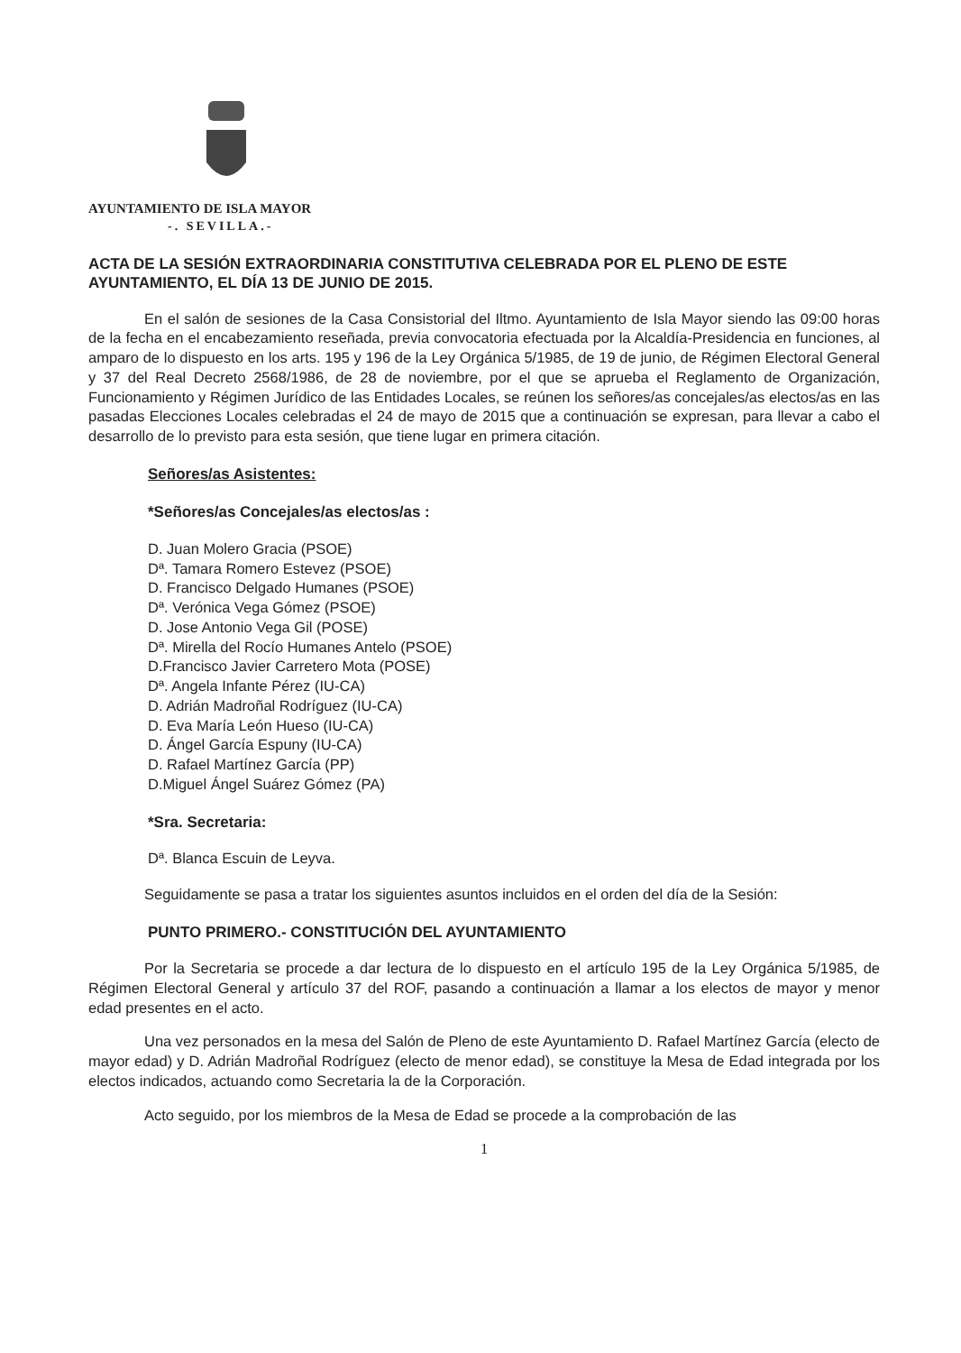AYUNTAMIENTO DE ISLA MAYOR
-. SEVILLA.-
ACTA DE LA SESIÓN EXTRAORDINARIA CONSTITUTIVA CELEBRADA POR EL PLENO DE ESTE AYUNTAMIENTO, EL DÍA 13 DE JUNIO DE 2015.
En el salón de sesiones de la Casa Consistorial del Iltmo. Ayuntamiento de Isla Mayor siendo las 09:00 horas de la fecha en el encabezamiento reseñada, previa convocatoria efectuada por la Alcaldía-Presidencia en funciones, al amparo de lo dispuesto en los arts. 195 y 196 de la Ley Orgánica 5/1985, de 19 de junio, de Régimen Electoral General y 37 del Real Decreto 2568/1986, de 28 de noviembre, por el que se aprueba el Reglamento de Organización, Funcionamiento y Régimen Jurídico de las Entidades Locales, se reúnen los señores/as concejales/as electos/as en las pasadas Elecciones Locales celebradas el 24 de mayo de 2015 que a continuación se expresan, para llevar a cabo el desarrollo de lo previsto para esta sesión, que tiene lugar en primera citación.
Señores/as Asistentes:
*Señores/as Concejales/as electos/as :
D. Juan Molero Gracia (PSOE)
Dª. Tamara Romero Estevez (PSOE)
D. Francisco Delgado Humanes (PSOE)
Dª. Verónica Vega Gómez (PSOE)
D. Jose Antonio Vega Gil (POSE)
Dª. Mirella del Rocío Humanes Antelo (PSOE)
D.Francisco Javier Carretero Mota (POSE)
Dª. Angela Infante Pérez (IU-CA)
D. Adrián Madroñal Rodríguez (IU-CA)
D. Eva María León Hueso (IU-CA)
D. Ángel García Espuny (IU-CA)
D. Rafael Martínez García (PP)
D.Miguel Ángel Suárez Gómez (PA)
*Sra. Secretaria:
Dª. Blanca Escuin de Leyva.
Seguidamente se pasa a tratar los siguientes asuntos incluidos en el orden del día de la Sesión:
PUNTO PRIMERO.- CONSTITUCIÓN DEL AYUNTAMIENTO
Por la Secretaria se procede a dar lectura de lo dispuesto en el artículo 195 de la Ley Orgánica 5/1985, de Régimen Electoral General y artículo 37 del ROF, pasando a continuación a llamar a los electos de mayor y menor edad presentes en el acto.
Una vez personados en la mesa del Salón de Pleno de este Ayuntamiento D. Rafael Martínez García (electo de mayor edad) y D. Adrián Madroñal Rodríguez (electo de menor edad), se constituye la Mesa de Edad integrada por los electos indicados, actuando como Secretaria la de la Corporación.
Acto seguido, por los miembros de la Mesa de Edad se procede a la comprobación de las
1